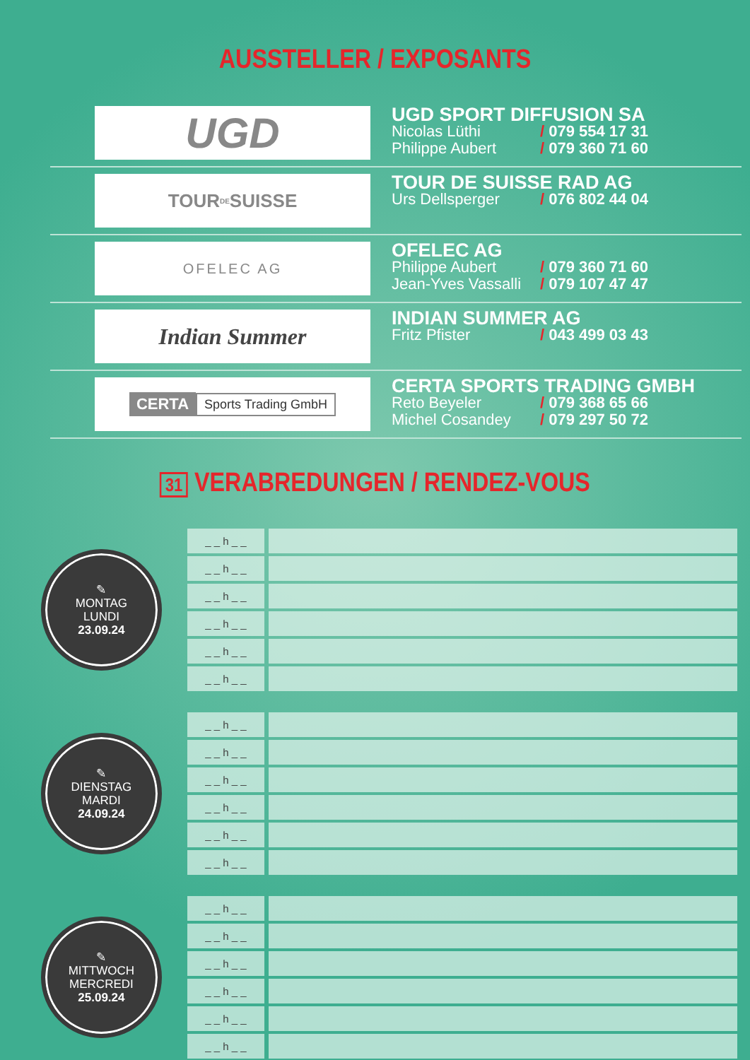AUSSTELLER / EXPOSANTS
UGD
UGD SPORT DIFFUSION SA
Nicolas Lüthi / 079 554 17 31
Philippe Aubert / 079 360 71 60
TOUR <sup>DE</sup> SUISSE
TOUR DE SUISSE RAD AG
Urs Dellsperger / 076 802 44 04
OFELEC AG
OFELEC AG
Philippe Aubert / 079 360 71 60
Jean-Yves Vassalli / 079 107 47 47
Indian Summer
INDIAN SUMMER AG
Fritz Pfister / 043 499 03 43
CERTA Sports Trading GmbH
CERTA SPORTS TRADING GMBH
Reto Beyeler / 079 368 65 66
Michel Cosandey / 079 297 50 72
31 VERABREDUNGEN / RENDEZ-VOUS
✎
MONTAG
LUNDI
23.09.24
| _ _ h _ _ | |
| _ _ h _ _ | |
| _ _ h _ _ | |
| _ _ h _ _ | |
| _ _ h _ _ | |
| _ _ h _ _ | |
✎
DIENSTAG
MARDI
24.09.24
| _ _ h _ _ | |
| _ _ h _ _ | |
| _ _ h _ _ | |
| _ _ h _ _ | |
| _ _ h _ _ | |
| _ _ h _ _ | |
✎
MITTWOCH
MERCREDI
25.09.24
| _ _ h _ _ | |
| _ _ h _ _ | |
| _ _ h _ _ | |
| _ _ h _ _ | |
| _ _ h _ _ | |
| _ _ h _ _ | |